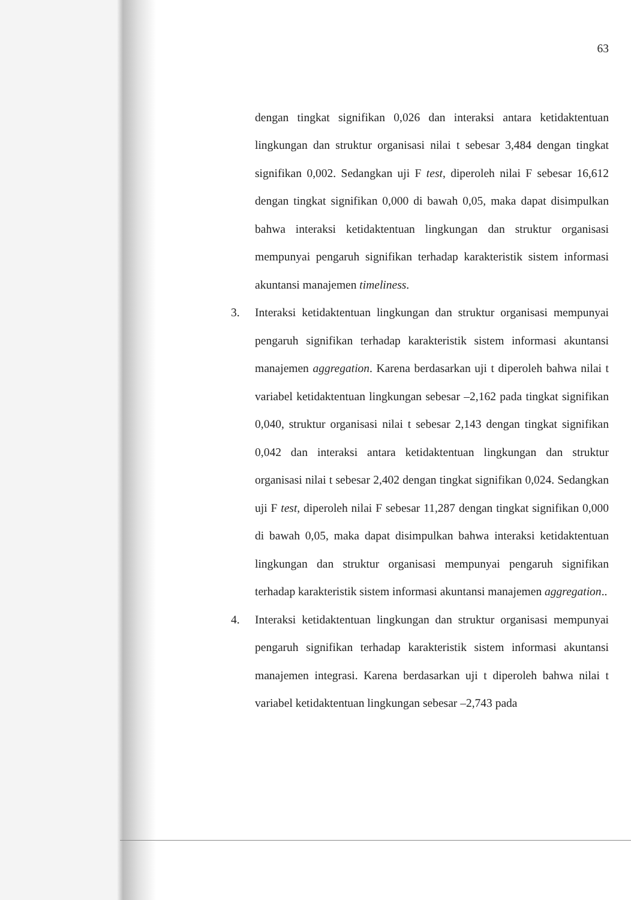63
dengan tingkat signifikan 0,026 dan interaksi antara ketidaktentuan lingkungan dan struktur organisasi nilai t sebesar 3,484 dengan tingkat signifikan 0,002. Sedangkan uji F test, diperoleh nilai F sebesar 16,612 dengan tingkat signifikan 0,000 di bawah 0,05, maka dapat disimpulkan bahwa interaksi ketidaktentuan lingkungan dan struktur organisasi mempunyai pengaruh signifikan terhadap karakteristik sistem informasi akuntansi manajemen timeliness.
3. Interaksi ketidaktentuan lingkungan dan struktur organisasi mempunyai pengaruh signifikan terhadap karakteristik sistem informasi akuntansi manajemen aggregation. Karena berdasarkan uji t diperoleh bahwa nilai t variabel ketidaktentuan lingkungan sebesar –2,162 pada tingkat signifikan 0,040, struktur organisasi nilai t sebesar 2,143 dengan tingkat signifikan 0,042 dan interaksi antara ketidaktentuan lingkungan dan struktur organisasi nilai t sebesar 2,402 dengan tingkat signifikan 0,024. Sedangkan uji F test, diperoleh nilai F sebesar 11,287 dengan tingkat signifikan 0,000 di bawah 0,05, maka dapat disimpulkan bahwa interaksi ketidaktentuan lingkungan dan struktur organisasi mempunyai pengaruh signifikan terhadap karakteristik sistem informasi akuntansi manajemen aggregation..
4. Interaksi ketidaktentuan lingkungan dan struktur organisasi mempunyai pengaruh signifikan terhadap karakteristik sistem informasi akuntansi manajemen integrasi. Karena berdasarkan uji t diperoleh bahwa nilai t variabel ketidaktentuan lingkungan sebesar –2,743 pada